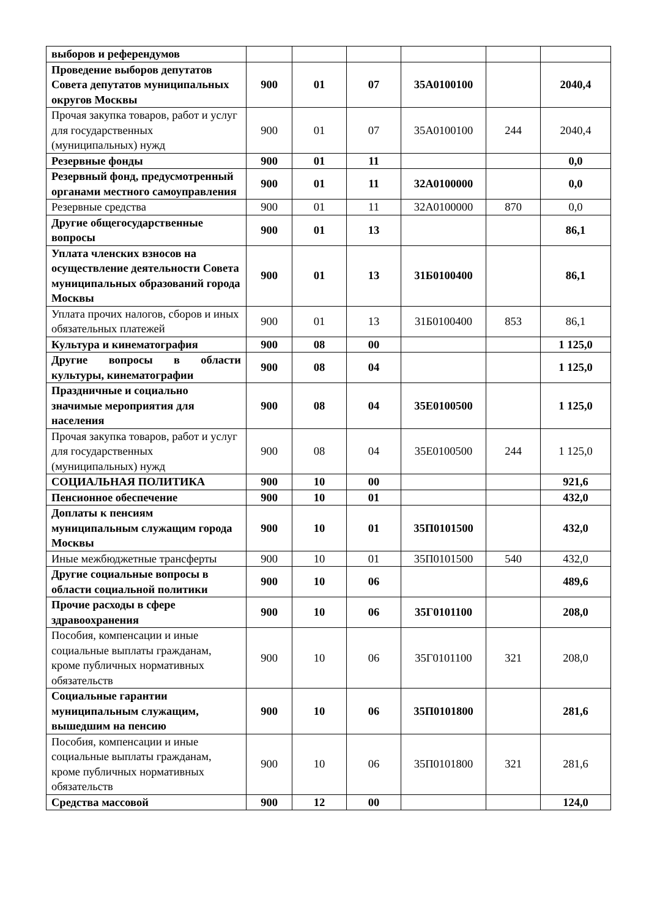| выборов и референдумов | | | | | | |
| Проведение выборов депутатов Совета депутатов муниципальных округов Москвы | 900 | 01 | 07 | 35А0100100 | | 2040,4 |
| Прочая закупка товаров, работ и услуг для государственных (муниципальных) нужд | 900 | 01 | 07 | 35А0100100 | 244 | 2040,4 |
| Резервные фонды | 900 | 01 | 11 | | | 0,0 |
| Резервный фонд, предусмотренный органами местного самоуправления | 900 | 01 | 11 | 32А0100000 | | 0,0 |
| Резервные средства | 900 | 01 | 11 | 32А0100000 | 870 | 0,0 |
| Другие общегосударственные вопросы | 900 | 01 | 13 | | | 86,1 |
| Уплата членских взносов на осуществление деятельности Совета муниципальных образований города Москвы | 900 | 01 | 13 | 31Б0100400 | | 86,1 |
| Уплата прочих налогов, сборов и иных обязательных платежей | 900 | 01 | 13 | 31Б0100400 | 853 | 86,1 |
| Культура и кинематография | 900 | 08 | 00 | | | 1 125,0 |
| Другие вопросы в области культуры, кинематографии | 900 | 08 | 04 | | | 1 125,0 |
| Праздничные и социально значимые мероприятия для населения | 900 | 08 | 04 | 35Е0100500 | | 1 125,0 |
| Прочая закупка товаров, работ и услуг для государственных (муниципальных) нужд | 900 | 08 | 04 | 35Е0100500 | 244 | 1 125,0 |
| СОЦИАЛЬНАЯ ПОЛИТИКА | 900 | 10 | 00 | | | 921,6 |
| Пенсионное обеспечение | 900 | 10 | 01 | | | 432,0 |
| Доплаты к пенсиям муниципальным служащим города Москвы | 900 | 10 | 01 | 35П0101500 | | 432,0 |
| Иные межбюджетные трансферты | 900 | 10 | 01 | 35П0101500 | 540 | 432,0 |
| Другие социальные вопросы в области социальной политики | 900 | 10 | 06 | | | 489,6 |
| Прочие расходы в сфере здравоохранения | 900 | 10 | 06 | 35Г0101100 | | 208,0 |
| Пособия, компенсации и иные социальные выплаты гражданам, кроме публичных нормативных обязательств | 900 | 10 | 06 | 35Г0101100 | 321 | 208,0 |
| Социальные гарантии муниципальным служащим, вышедшим на пенсию | 900 | 10 | 06 | 35П0101800 | | 281,6 |
| Пособия, компенсации и иные социальные выплаты гражданам, кроме публичных нормативных обязательств | 900 | 10 | 06 | 35П0101800 | 321 | 281,6 |
| Средства массовой | 900 | 12 | 00 | | | 124,0 |